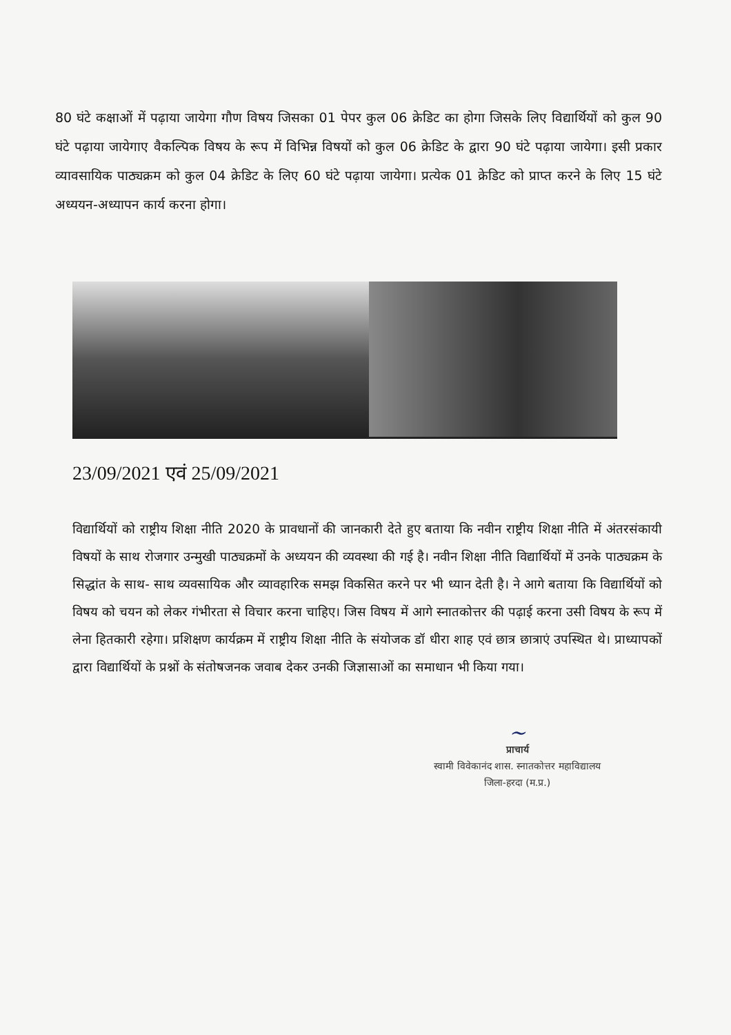80 घंटे कक्षाओं में पढ़ाया जायेगा गौण विषय जिसका 01 पेपर कुल 06 क्रेडिट का होगा जिसके लिए विद्यार्थियों को कुल 90 घंटे पढ़ाया जायेगाए वैकल्पिक विषय के रूप में विभिन्न विषयों को कुल 06 क्रेडिट के द्वारा 90 घंटे पढ़ाया जायेगा। इसी प्रकार व्यावसायिक पाठ्यक्रम को कुल 04 क्रेडिट के लिए 60 घंटे पढ़ाया जायेगा। प्रत्येक 01 क्रेडिट को प्राप्त करने के लिए 15 घंटे अध्ययन-अध्यापन कार्य करना होगा।
23/09/2021 एवं 25/09/2021
विद्यार्थियों को राष्ट्रीय शिक्षा नीति 2020 के प्रावधानों की जानकारी देते हुए बताया कि नवीन राष्ट्रीय शिक्षा नीति में अंतरसंकायी विषयों के साथ रोजगार उन्मुखी पाठ्यक्रमों के अध्ययन की व्यवस्था की गई है। नवीन शिक्षा नीति विद्यार्थियों में उनके पाठ्यक्रम के सिद्धांत के साथ- साथ व्यवसायिक और व्यावहारिक समझ विकसित करने पर भी ध्यान देती है। ने आगे बताया कि विद्यार्थियों को विषय को चयन को लेकर गंभीरता से विचार करना चाहिए। जिस विषय में आगे स्नातकोत्तर की पढ़ाई करना उसी विषय के रूप में लेना हितकारी रहेगा। प्रशिक्षण कार्यक्रम में राष्ट्रीय शिक्षा नीति के संयोजक डॉ धीरा शाह एवं छात्र छात्राएं उपस्थित थे। प्राध्यापकों द्वारा विद्यार्थियों के प्रश्नों के संतोषजनक जवाब देकर उनकी जिज्ञासाओं का समाधान भी किया गया।
~
प्राचार्य
स्वामी विवेकानंद शास. स्नातकोत्तर महाविद्यालय
जिला-हरदा (म.प्र.)